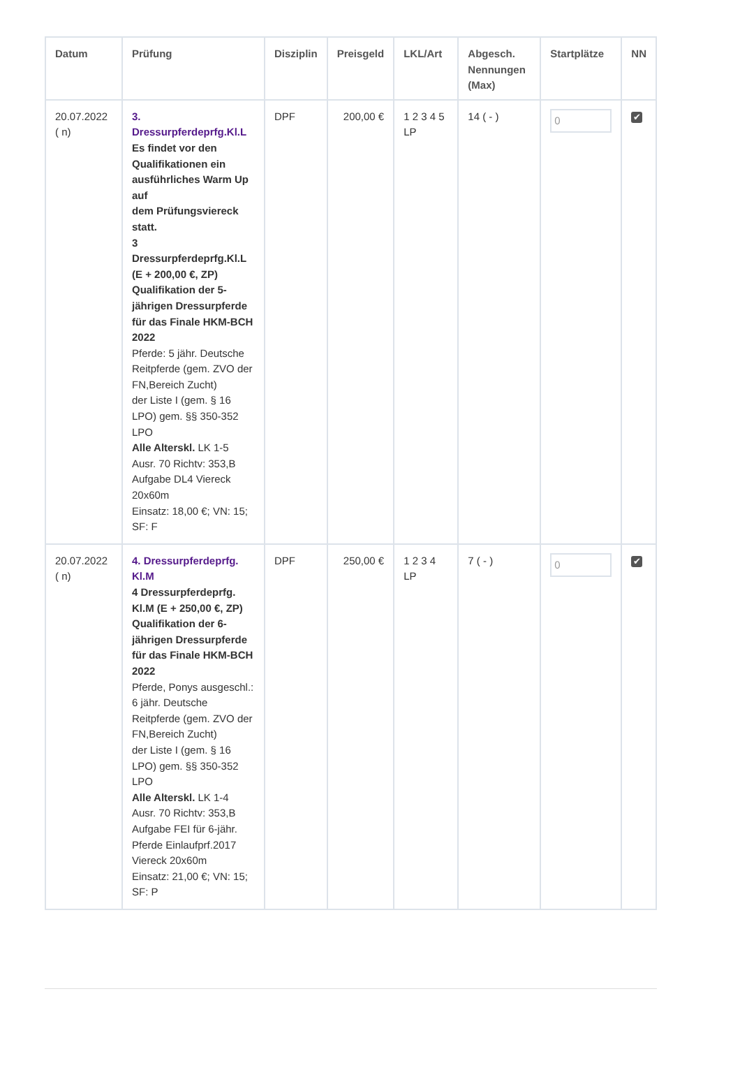| Datum | Prüfung | Disziplin | Preisgeld | LKL/Art | Abgesch. Nennungen (Max) | Startplätze | NN |
| --- | --- | --- | --- | --- | --- | --- | --- |
| 20.07.2022 ( n) | 3. Dressurpferdeprfg.Kl.L Es findet vor den Qualifikationen ein ausführliches Warm Up auf dem Prüfungsviereck statt. 3 Dressurpferdeprfg.Kl.L (E + 200,00 €, ZP) Qualifikation der 5-jährigen Dressurpferde für das Finale HKM-BCH 2022 Pferde: 5 jähr. Deutsche Reitpferde (gem. ZVO der FN,Bereich Zucht) der Liste I (gem. § 16 LPO) gem. §§ 350-352 LPO Alle Alterskl. LK 1-5 Ausr. 70 Richtv: 353,B Aufgabe DL4 Viereck 20x60m Einsatz: 18,00 €; VN: 15; SF: F | DPF | 200,00 € | 1 2 3 4 5 LP | 14 ( - ) | 0 | ✔ |
| 20.07.2022 ( n) | 4. Dressurpferdeprfg. Kl.M 4 Dressurpferdeprfg. Kl.M (E + 250,00 €, ZP) Qualifikation der 6-jährigen Dressurpferde für das Finale HKM-BCH 2022 Pferde, Ponys ausgeschl.: 6 jähr. Deutsche Reitpferde (gem. ZVO der FN,Bereich Zucht) der Liste I (gem. § 16 LPO) gem. §§ 350-352 LPO Alle Alterskl. LK 1-4 Ausr. 70 Richtv: 353,B Aufgabe FEI für 6-jähr. Pferde Einlaufprf.2017 Viereck 20x60m Einsatz: 21,00 €; VN: 15; SF: P | DPF | 250,00 € | 1 2 3 4 LP | 7 ( - ) | 0 | ✔ |